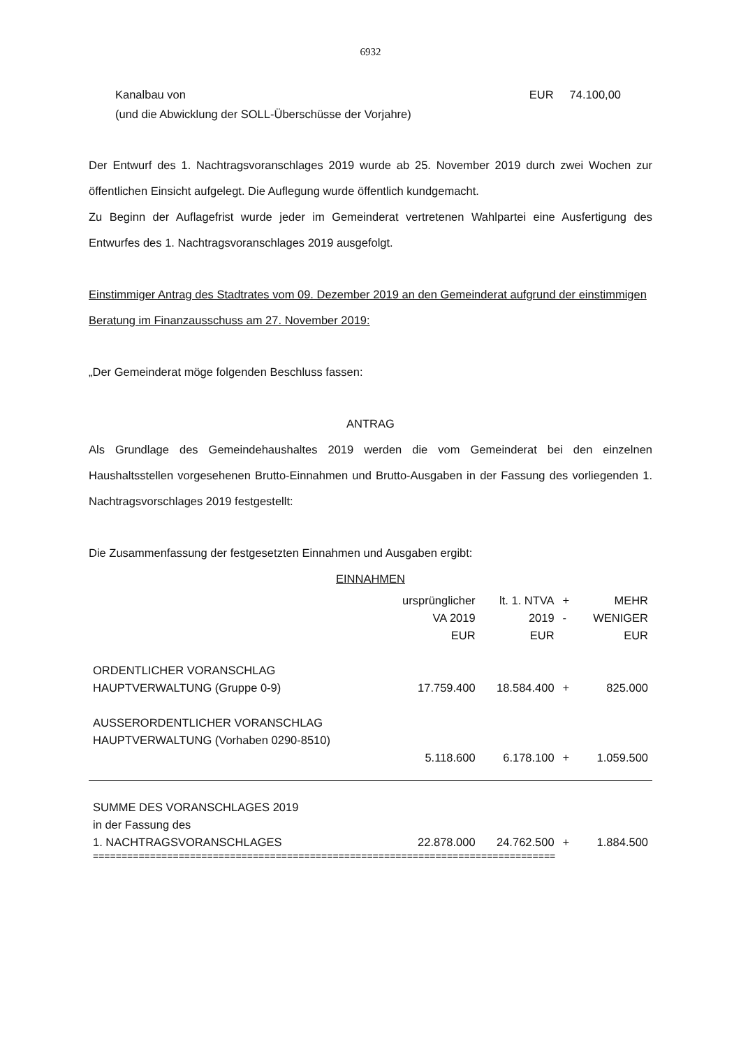6932
Kanalbau von EUR 74.100,00
(und die Abwicklung der SOLL-Überschüsse der Vorjahre)
Der Entwurf des 1. Nachtragsvoranschlages 2019 wurde ab 25. November 2019 durch zwei Wochen zur öffentlichen Einsicht aufgelegt. Die Auflegung wurde öffentlich kundgemacht.
Zu Beginn der Auflagefrist wurde jeder im Gemeinderat vertretenen Wahlpartei eine Ausfertigung des Entwurfes des 1. Nachtragsvoranschlages 2019 ausgefolgt.
Einstimmiger Antrag des Stadtrates vom 09. Dezember 2019 an den Gemeinderat aufgrund der einstimmigen Beratung im Finanzausschuss am 27. November 2019:
„Der Gemeinderat möge folgenden Beschluss fassen:
ANTRAG
Als Grundlage des Gemeindehaushaltes 2019 werden die vom Gemeinderat bei den einzelnen Haushaltsstellen vorgesehenen Brutto-Einnahmen und Brutto-Ausgaben in der Fassung des vorliegenden 1. Nachtragsvorschlages 2019 festgestellt:
Die Zusammenfassung der festgesetzten Einnahmen und Ausgaben ergibt:
EINNAHMEN
| | ursprünglicher VA 2019 EUR | lt. 1. NTVA 2019 EUR | + - | MEHR WENIGER EUR |
| ORDENTLICHER VORANSCHLAG HAUPTVERWALTUNG (Gruppe 0-9) | 17.759.400 | 18.584.400 | + | 825.000 |
| AUSSERORDENTLICHER VORANSCHLAG HAUPTVERWALTUNG (Vorhaben 0290-8510) | 5.118.600 | 6.178.100 | + | 1.059.500 |
| SUMME DES VORANSCHLAGES 2019 in der Fassung des 1. NACHTRAGSVORANSCHLAGES | 22.878.000 | 24.762.500 | + | 1.884.500 |
| ================================================================================= | | | | |